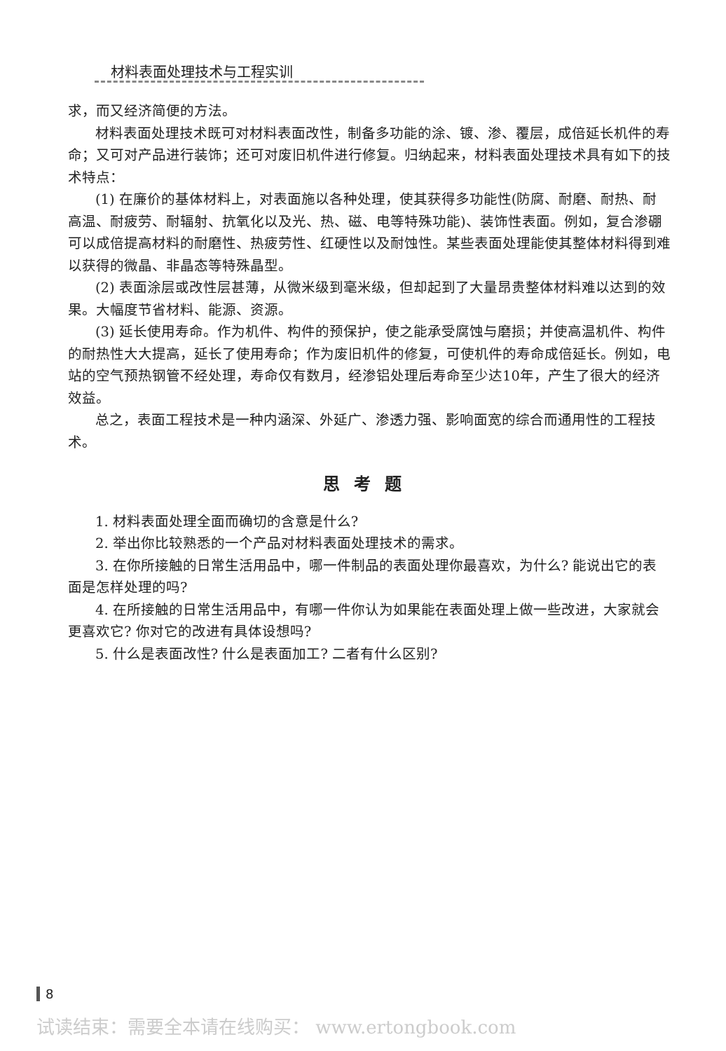材料表面处理技术与工程实训
求，而又经济简便的方法。
材料表面处理技术既可对材料表面改性，制备多功能的涂、镀、渗、覆层，成倍延长机件的寿命；又可对产品进行装饰；还可对废旧机件进行修复。归纳起来，材料表面处理技术具有如下的技术特点：
(1) 在廉价的基体材料上，对表面施以各种处理，使其获得多功能性(防腐、耐磨、耐热、耐高温、耐疲劳、耐辐射、抗氧化以及光、热、磁、电等特殊功能)、装饰性表面。例如，复合渗硼可以成倍提高材料的耐磨性、热疲劳性、红硬性以及耐蚀性。某些表面处理能使其整体材料得到难以获得的微晶、非晶态等特殊晶型。
(2) 表面涂层或改性层甚薄，从微米级到毫米级，但却起到了大量昂贵整体材料难以达到的效果。大幅度节省材料、能源、资源。
(3) 延长使用寿命。作为机件、构件的预保护，使之能承受腐蚀与磨损；并使高温机件、构件的耐热性大大提高，延长了使用寿命；作为废旧机件的修复，可使机件的寿命成倍延长。例如，电站的空气预热钢管不经处理，寿命仅有数月，经渗铝处理后寿命至少达10年，产生了很大的经济效益。
总之，表面工程技术是一种内涵深、外延广、渗透力强、影响面宽的综合而通用性的工程技术。
思考题
1. 材料表面处理全面而确切的含意是什么?
2. 举出你比较熟悉的一个产品对材料表面处理技术的需求。
3. 在你所接触的日常生活用品中，哪一件制品的表面处理你最喜欢，为什么? 能说出它的表面是怎样处理的吗?
4. 在所接触的日常生活用品中，有哪一件你认为如果能在表面处理上做一些改进，大家就会更喜欢它? 你对它的改进有具体设想吗?
5. 什么是表面改性? 什么是表面加工? 二者有什么区别?
8
试读结束：需要全本请在线购买： www.ertongbook.com